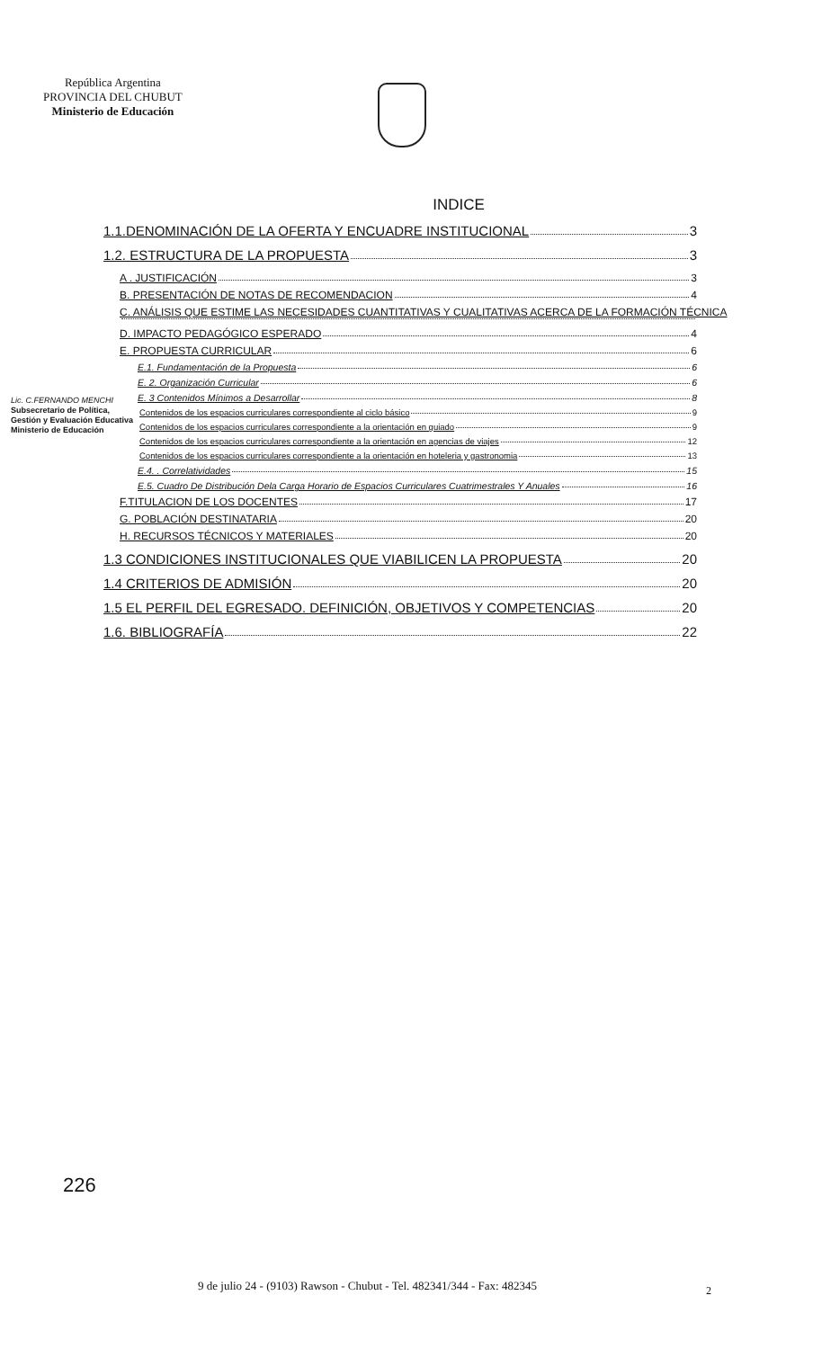República Argentina
PROVINCIA DEL CHUBUT
Ministerio de Educación
INDICE
1.1.DENOMINACIÓN DE LA OFERTA Y ENCUADRE INSTITUCIONAL 3
1.2. ESTRUCTURA DE LA PROPUESTA 3
A . JUSTIFICACIÓN 3
B. PRESENTACIÓN DE NOTAS DE RECOMENDACION 4
C. ANÁLISIS QUE ESTIME LAS NECESIDADES CUANTITATIVAS Y CUALITATIVAS ACERCA DE LA FORMACIÓN TÉCNICA
D. IMPACTO PEDAGÓGICO ESPERADO 4
E. PROPUESTA CURRICULAR 6
E.1. Fundamentación de la Propuesta 6
E. 2. Organización Curricular 6
E. 3 Contenidos Mínimos a Desarrollar 8
Contenidos de los espacios curriculares correspondiente al ciclo básico 9
Contenidos de los espacios curriculares correspondiente a la orientación en guiado 9
Contenidos de los espacios curriculares correspondiente a la orientación en agencias de viajes 12
Contenidos de los espacios curriculares correspondiente a la orientación en hoteleria y gastronomia 13
E.4. . Correlatividades 15
E.5. Cuadro De Distribución Dela Carga Horario de Espacios Curriculares Cuatrimestrales Y Anuales 16
F.TITULACION DE LOS DOCENTES 17
G. POBLACIÓN DESTINATARIA 20
H. RECURSOS TÉCNICOS Y MATERIALES 20
1.3 CONDICIONES INSTITUCIONALES QUE VIABILICEN LA PROPUESTA 20
1.4 CRITERIOS DE ADMISIÓN 20
1.5 EL PERFIL DEL EGRESADO. DEFINICIÓN, OBJETIVOS Y COMPETENCIAS 20
1.6. BIBLIOGRAFÍA 22
Lic. C.FERNANDO MENCHI
Subsecretario de Política,
Gestión y Evaluación Educativa
Ministerio de Educación
226
9 de julio 24 - (9103) Rawson - Chubut - Tel. 482341/344 - Fax: 482345
2